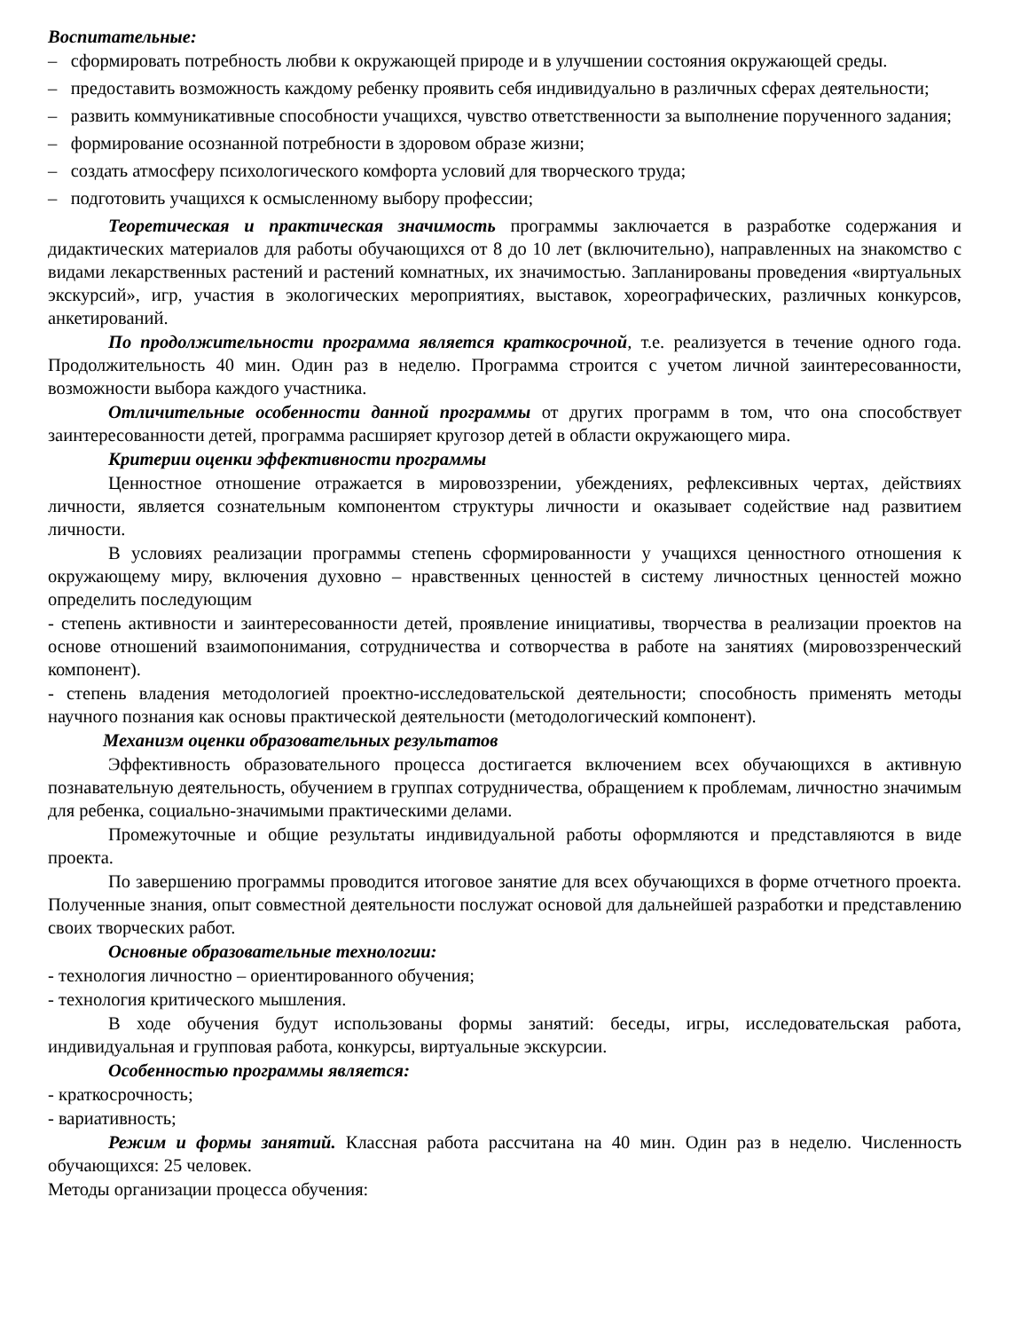Воспитательные:
– сформировать потребность любви к окружающей природе и в улучшении состояния окружающей среды.
– предоставить возможность каждому ребенку проявить себя индивидуально в различных сферах деятельности;
– развить коммуникативные способности учащихся, чувство ответственности за выполнение порученного задания;
– формирование осознанной потребности в здоровом образе жизни;
– создать атмосферу психологического комфорта условий для творческого труда;
– подготовить учащихся к осмысленному выбору профессии;
Теоретическая и практическая значимость программы заключается в разработке содержания и дидактических материалов для работы обучающихся от 8 до 10 лет (включительно), направленных на знакомство с видами лекарственных растений и растений комнатных, их значимостью. Запланированы проведения «виртуальных экскурсий», игр, участия в экологических мероприятиях, выставок, хореографических, различных конкурсов, анкетирований.
По продолжительности программа является краткосрочной, т.е. реализуется в течение одного года. Продолжительность 40 мин. Один раз в неделю. Программа строится с учетом личной заинтересованности, возможности выбора каждого участника.
Отличительные особенности данной программы от других программ в том, что она способствует заинтересованности детей, программа расширяет кругозор детей в области окружающего мира.
Критерии оценки эффективности программы
Ценностное отношение отражается в мировоззрении, убеждениях, рефлексивных чертах, действиях личности, является сознательным компонентом структуры личности и оказывает содействие над развитием личности.
В условиях реализации программы степень сформированности у учащихся ценностного отношения к окружающему миру, включения духовно – нравственных ценностей в систему личностных ценностей можно определить последующим
- степень активности и заинтересованности детей, проявление инициативы, творчества в реализации проектов на основе отношений взаимопонимания, сотрудничества и сотворчества в работе на занятиях (мировоззренческий компонент).
- степень владения методологией проектно-исследовательской деятельности; способность применять методы научного познания как основы практической деятельности (методологический компонент).
Механизм оценки образовательных результатов
Эффективность образовательного процесса достигается включением всех обучающихся в активную познавательную деятельность, обучением в группах сотрудничества, обращением к проблемам, личностно значимым для ребенка, социально-значимыми практическими делами.
Промежуточные и общие результаты индивидуальной работы оформляются и представляются в виде проекта.
По завершению программы проводится итоговое занятие для всех обучающихся в форме отчетного проекта. Полученные знания, опыт совместной деятельности послужат основой для дальнейшей разработки и представлению своих творческих работ.
Основные образовательные технологии:
- технология личностно – ориентированного обучения;
- технология критического мышления.
В ходе обучения будут использованы формы занятий: беседы, игры, исследовательская работа, индивидуальная и групповая работа, конкурсы, виртуальные экскурсии.
Особенностью программы является:
- краткосрочность;
- вариативность;
Режим и формы занятий. Классная работа рассчитана на 40 мин. Один раз в неделю. Численность обучающихся: 25 человек.
Методы организации процесса обучения: